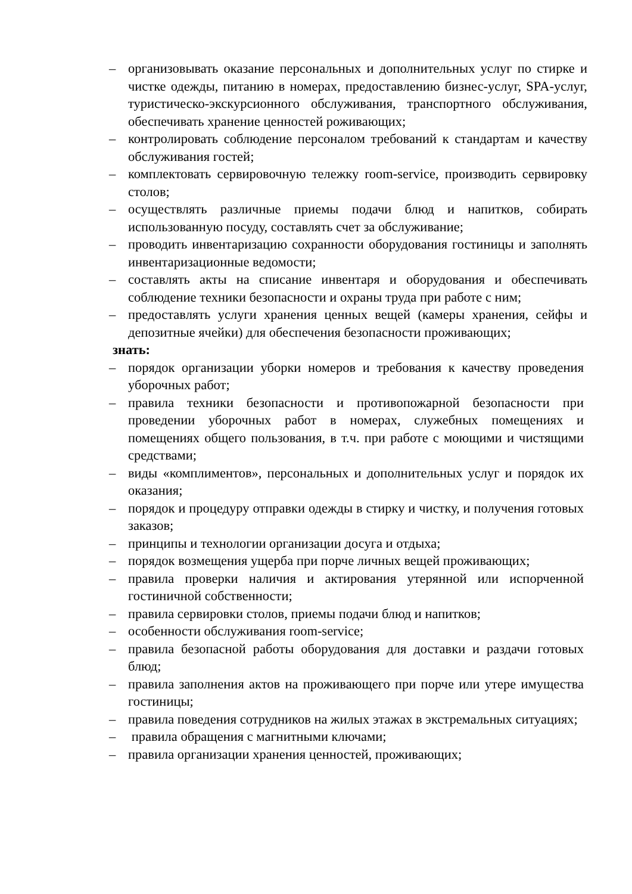– организовывать оказание персональных и дополнительных услуг по стирке и чистке одежды, питанию в номерах, предоставлению бизнес-услуг, SPA-услуг, туристическо-экскурсионного обслуживания, транспортного обслуживания, обеспечивать хранение ценностей роживающих;
– контролировать соблюдение персоналом требований к стандартам и качеству обслуживания гостей;
– комплектовать сервировочную тележку room-service, производить сервировку столов;
– осуществлять различные приемы подачи блюд и напитков, собирать использованную посуду, составлять счет за обслуживание;
– проводить инвентаризацию сохранности оборудования гостиницы и заполнять инвентаризационные ведомости;
– составлять акты на списание инвентаря и оборудования и обеспечивать соблюдение техники безопасности и охраны труда при работе с ним;
– предоставлять услуги хранения ценных вещей (камеры хранения, сейфы и депозитные ячейки) для обеспечения безопасности проживающих;
знать:
– порядок организации уборки номеров и требования к качеству проведения уборочных работ;
– правила техники безопасности и противопожарной безопасности при проведении уборочных работ в номерах, служебных помещениях и помещениях общего пользования, в т.ч. при работе с моющими и чистящими средствами;
– виды «комплиментов», персональных и дополнительных услуг и порядок их оказания;
– порядок и процедуру отправки одежды в стирку и чистку, и получения готовых заказов;
– принципы и технологии организации досуга и отдыха;
– порядок возмещения ущерба при порче личных вещей проживающих;
– правила проверки наличия и актирования утерянной или испорченной гостиничной собственности;
– правила сервировки столов, приемы подачи блюд и напитков;
– особенности обслуживания room-service;
– правила безопасной работы оборудования для доставки и раздачи готовых блюд;
– правила заполнения актов на проживающего при порче или утере имущества гостиницы;
– правила поведения сотрудников на жилых этажах в экстремальных ситуациях;
– правила обращения с магнитными ключами;
– правила организации хранения ценностей, проживающих;